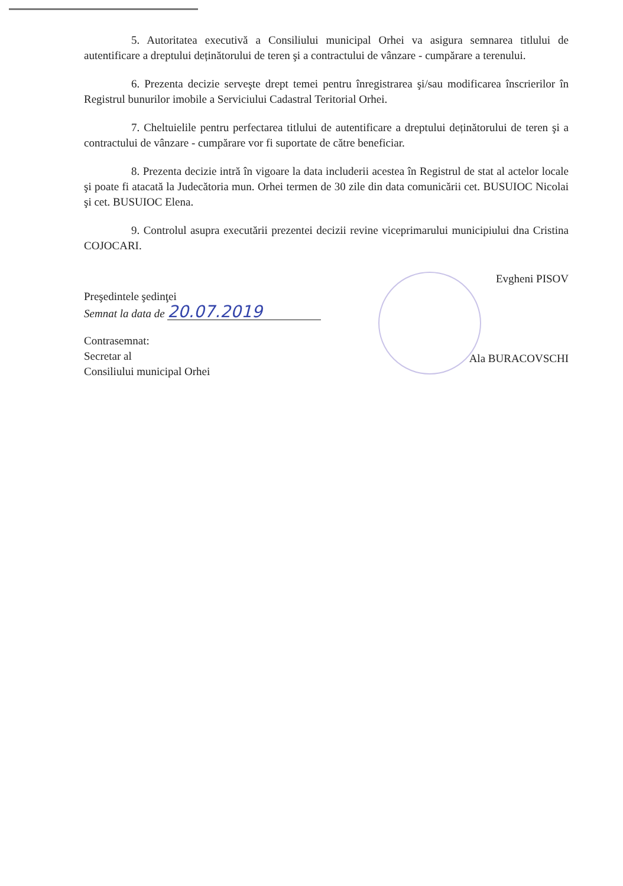5. Autoritatea executivă a Consiliului municipal Orhei va asigura semnarea titlului de autentificare a dreptului deținătorului de teren şi a contractului de vânzare - cumpărare a terenului.
6. Prezenta decizie serveşte drept temei pentru înregistrarea şi/sau modificarea înscrierilor în Registrul bunurilor imobile a Serviciului Cadastral Teritorial Orhei.
7. Cheltuielile pentru perfectarea titlului de autentificare a dreptului deținătorului de teren şi a contractului de vânzare - cumpărare vor fi suportate de către beneficiar.
8. Prezenta decizie intră în vigoare la data includerii acestea în Registrul de stat al actelor locale şi poate fi atacată la Judecătoria mun. Orhei termen de 30 zile din data comunicării cet. BUSUIOC Nicolai şi cet. BUSUIOC Elena.
9. Controlul asupra executării prezentei decizii revine viceprimarului municipiului dna Cristina COJOCARI.
Preşedintele şedinţei
Semnat la data de 20.07.2019
Evgheni PISOV
Contrasemnat:
Secretar al
Consiliului municipal Orhei
Ala BURACOVSCHI